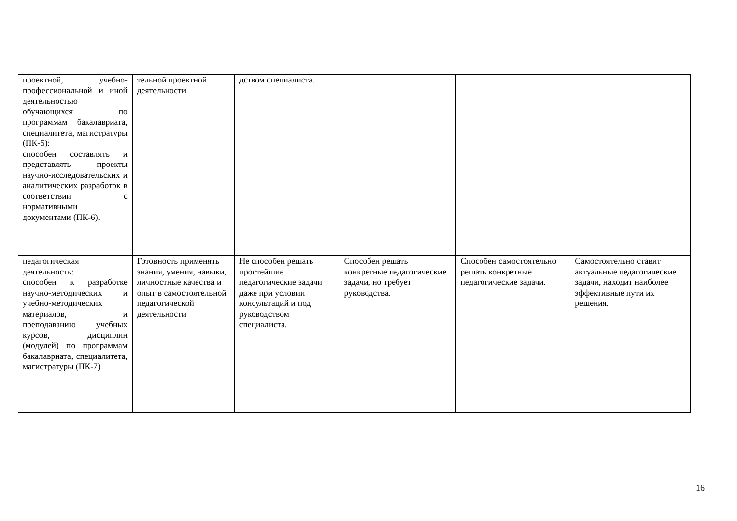| проектной, учебно-профессиональной и иной деятельностью обучающихся по программам бакалавриата, специалитета, магистратуры (ПК-5): способен составлять и представлять проекты научно-исследовательских и аналитических разработок в соответствии с нормативными документами (ПК-6). | тельной проектной деятельности | дством специалиста. | | | |
| педагогическая деятельность: способен к разработке научно-методических и учебно-методических материалов, и преподаванию учебных курсов, дисциплин (модулей) по программам бакалавриата, специалитета, магистратуры (ПК-7) | Готовность применять знания, умения, навыки, личностные качества и опыт в самостоятельной педагогической деятельности | Не способен решать простейшие педагогические задачи даже при условии консультаций и под руководством специалиста. | Способен решать конкретные педагогические задачи, но требует руководства. | Способен самостоятельно решать конкретные педагогические задачи. | Самостоятельно ставит актуальные педагогические задачи, находит наиболее эффективные пути их решения. |
16